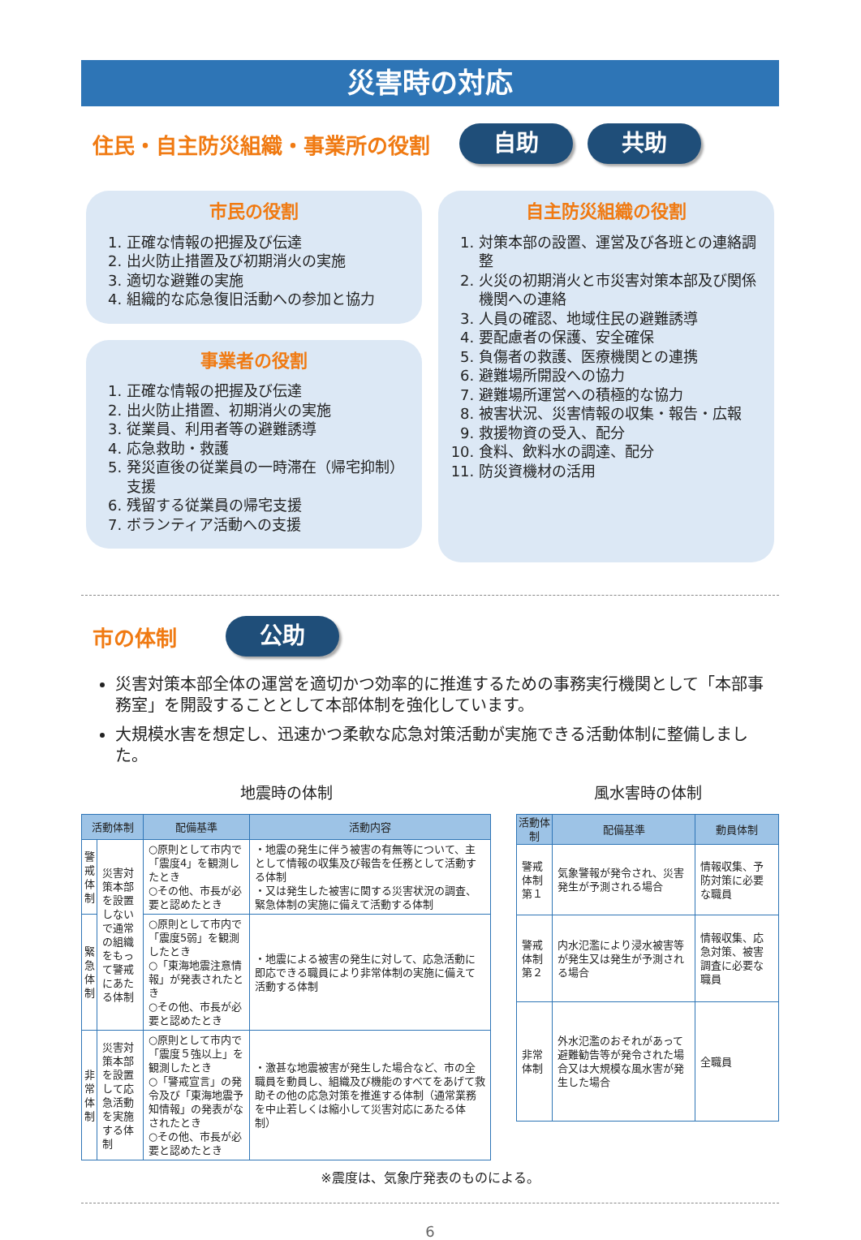災害時の対応
住民・自主防災組織・事業所の役割
自助 共助
市民の役割
1. 正確な情報の把握及び伝達
2. 出火防止措置及び初期消火の実施
3. 適切な避難の実施
4. 組織的な応急復旧活動への参加と協力
事業者の役割
1. 正確な情報の把握及び伝達
2. 出火防止措置、初期消火の実施
3. 従業員、利用者等の避難誘導
4. 応急救助・救護
5. 発災直後の従業員の一時滞在（帰宅抑制）支援
6. 残留する従業員の帰宅支援
7. ボランティア活動への支援
自主防災組織の役割
1. 対策本部の設置、運営及び各班との連絡調整
2. 火災の初期消火と市災害対策本部及び関係機関への連絡
3. 人員の確認、地域住民の避難誘導
4. 要配慮者の保護、安全確保
5. 負傷者の救護、医療機関との連携
6. 避難場所開設への協力
7. 避難場所運営への積極的な協力
8. 被害状況、災害情報の収集・報告・広報
9. 救援物資の受入、配分
10. 食料、飲料水の調達、配分
11. 防災資機材の活用
市の体制
公助
災害対策本部全体の運営を適切かつ効率的に推進するための事務実行機関として「本部事務室」を開設することとして本部体制を強化しています。
大規模水害を想定し、迅速かつ柔軟な応急対策活動が実施できる活動体制に整備しました。
地震時の体制
| 活動体制 | | 配備基準 | 活動内容 |
| --- | --- | --- | --- |
| 警戒体制 | 災害対策本部を設置しないで通常の組織をもって警戒にあたる体制 | ○原則として市内で「震度4」を観測したとき ○その他、市長が必要と認めたとき | ・地震の発生に伴う被害の有無等について、主として情報の収集及び報告を任務として活動する体制 ・又は発生した被害に関する災害状況の調査、緊急体制の実施に備えて活動する体制 |
| 緊急体制 | | ○原則として市内で「震度5弱」を観測したとき ○「東海地震注意情報」が発表されたとき ○その他、市長が必要と認めたとき | ・地震による被害の発生に対して、応急活動に即応できる職員により非常体制の実施に備えて活動する体制 |
| 非常体制 | 災害対策本部を設置して応急活動を実施する体制 | ○原則として市内で「震度５強以上」を観測したとき ○「警戒宣言」の発令及び「東海地震予知情報」の発表がなされたとき ○その他、市長が必要と認めたとき | ・激甚な地震被害が発生した場合など、市の全職員を動員し、組織及び機能のすべてをあげて救助その他の応急対策を推進する体制（通常業務を中止若しくは縮小して災害対応にあたる体制） |
風水害時の体制
| 活動体制 | 配備基準 | 動員体制 |
| --- | --- | --- |
| 警戒体制第１ | 気象警報が発令され、災害発生が予測される場合 | 情報収集、予防対策に必要な職員 |
| 警戒体制第２ | 内水氾濫により浸水被害等が発生又は発生が予測される場合 | 情報収集、応急対策、被害調査に必要な職員 |
| 非常体制 | 外水氾濫のおそれがあって避難勧告等が発令された場合又は大規模な風水害が発生した場合 | 全職員 |
※震度は、気象庁発表のものによる。
6